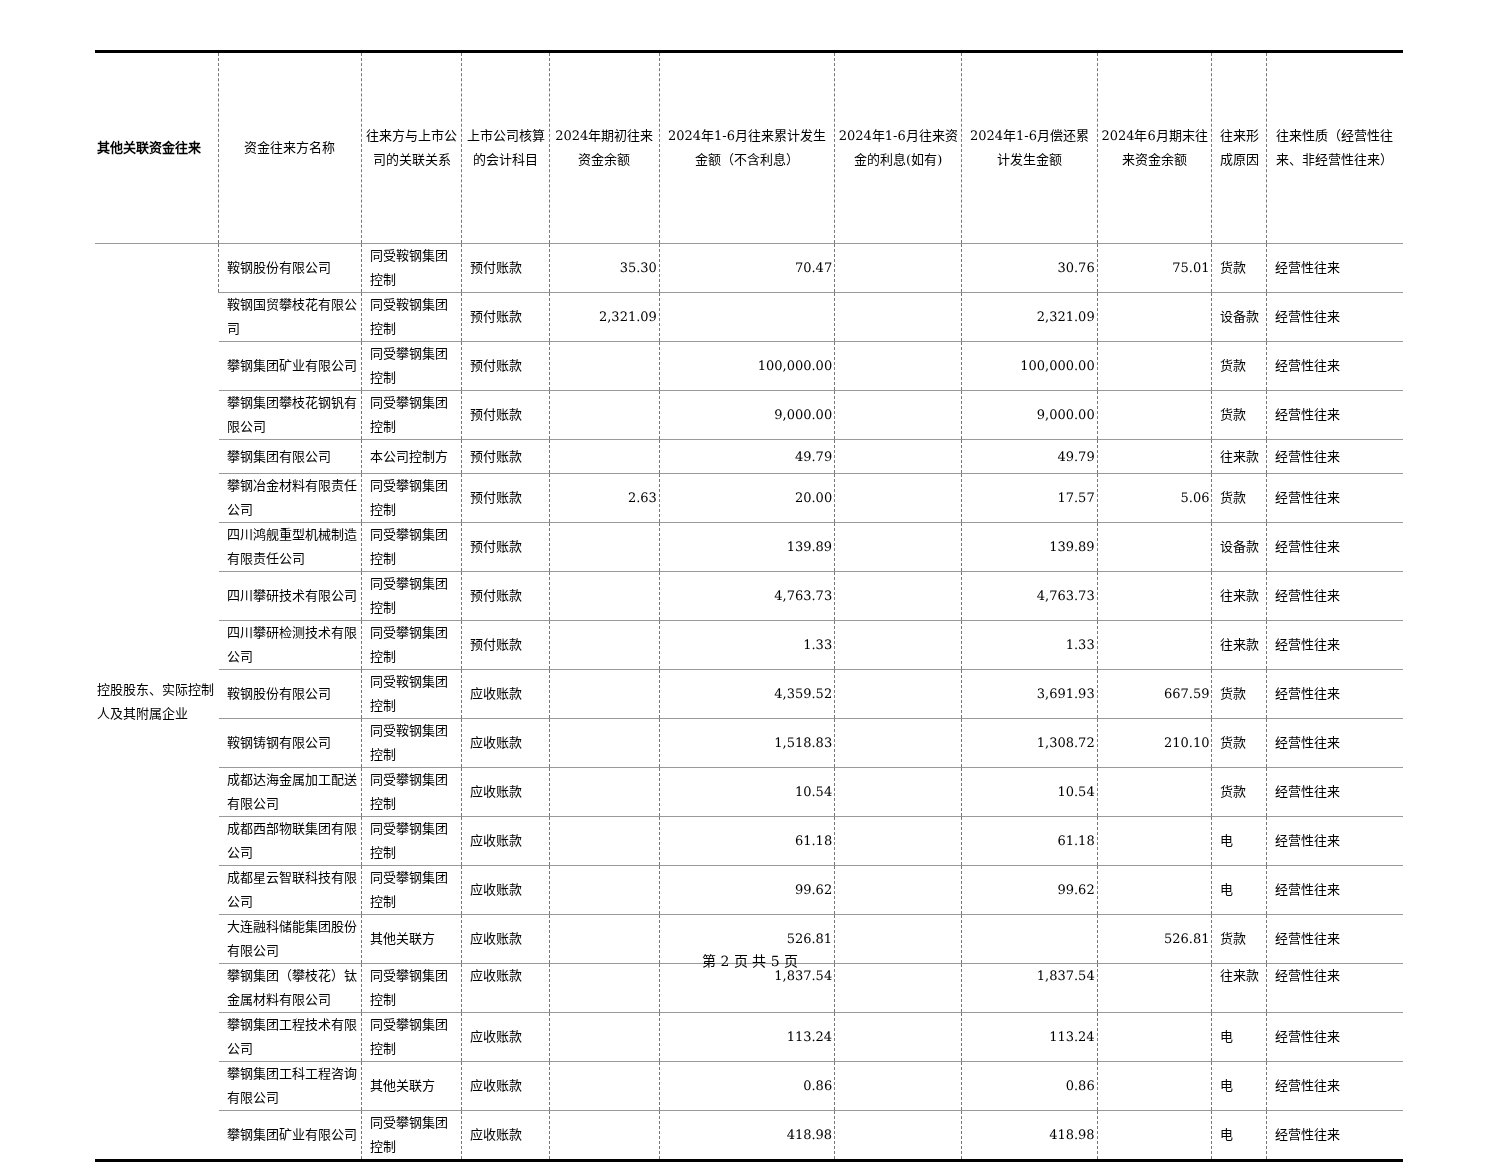| 其他关联资金往来 | 资金往来方名称 | 往来方与上市公司的关联关系 | 上市公司核算的会计科目 | 2024年期初往来资金余额 | 2024年1-6月往来累计发生金额（不含利息） | 2024年1-6月往来资金的利息(如有) | 2024年1-6月偿还累计发生金额 | 2024年6月期末往来资金余额 | 往来形成原因 | 往来性质（经营性往来、非经营性往来） |
| --- | --- | --- | --- | --- | --- | --- | --- | --- | --- | --- |
| 控股股东、实际控制人及其附属企业 | 鞍钢股份有限公司 | 同受鞍钢集团控制 | 预付账款 | 35.30 | 70.47 | | 30.76 | 75.01 | 货款 | 经营性往来 |
| | 鞍钢国贸攀枝花有限公司 | 同受鞍钢集团控制 | 预付账款 | 2,321.09 | | | 2,321.09 | | 设备款 | 经营性往来 |
| | 攀钢集团矿业有限公司 | 同受攀钢集团控制 | 预付账款 | | 100,000.00 | | 100,000.00 | | 货款 | 经营性往来 |
| | 攀钢集团攀枝花钢钒有限公司 | 同受攀钢集团控制 | 预付账款 | | 9,000.00 | | 9,000.00 | | 货款 | 经营性往来 |
| | 攀钢集团有限公司 | 本公司控制方 | 预付账款 | | 49.79 | | 49.79 | | 往来款 | 经营性往来 |
| | 攀钢冶金材料有限责任公司 | 同受攀钢集团控制 | 预付账款 | 2.63 | 20.00 | | 17.57 | 5.06 | 货款 | 经营性往来 |
| | 四川鸿舰重型机械制造有限责任公司 | 同受攀钢集团控制 | 预付账款 | | 139.89 | | 139.89 | | 设备款 | 经营性往来 |
| | 四川攀研技术有限公司 | 同受攀钢集团控制 | 预付账款 | | 4,763.73 | | 4,763.73 | | 往来款 | 经营性往来 |
| | 四川攀研检测技术有限公司 | 同受攀钢集团控制 | 预付账款 | | 1.33 | | 1.33 | | 往来款 | 经营性往来 |
| | 鞍钢股份有限公司 | 同受鞍钢集团控制 | 应收账款 | | 4,359.52 | | 3,691.93 | 667.59 | 货款 | 经营性往来 |
| | 鞍钢铸钢有限公司 | 同受鞍钢集团控制 | 应收账款 | | 1,518.83 | | 1,308.72 | 210.10 | 货款 | 经营性往来 |
| | 成都达海金属加工配送有限公司 | 同受攀钢集团控制 | 应收账款 | | 10.54 | | 10.54 | | 货款 | 经营性往来 |
| | 成都西部物联集团有限公司 | 同受攀钢集团控制 | 应收账款 | | 61.18 | | 61.18 | | 电 | 经营性往来 |
| | 成都星云智联科技有限公司 | 同受攀钢集团控制 | 应收账款 | | 99.62 | | 99.62 | | 电 | 经营性往来 |
| | 大连融科储能集团股份有限公司 | 其他关联方 | 应收账款 | | 526.81 | | | 526.81 | 货款 | 经营性往来 |
| | 攀钢集团（攀枝花）钛金属材料有限公司 | 同受攀钢集团控制 | 应收账款 | | 1,837.54 | | 1,837.54 | | 往来款 | 经营性往来 |
| | 攀钢集团工程技术有限公司 | 同受攀钢集团控制 | 应收账款 | | 113.24 | | 113.24 | | 电 | 经营性往来 |
| | 攀钢集团工科工程咨询有限公司 | 其他关联方 | 应收账款 | | 0.86 | | 0.86 | | 电 | 经营性往来 |
| | 攀钢集团矿业有限公司 | 同受攀钢集团控制 | 应收账款 | | 418.98 | | 418.98 | | 电 | 经营性往来 |
第 2 页 共 5 页